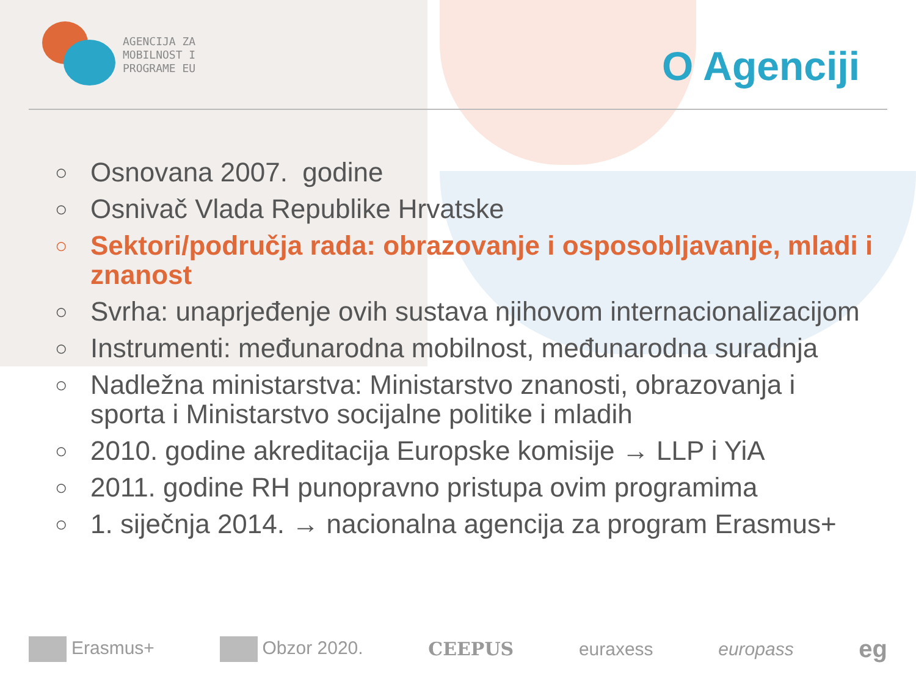AGENCIJA ZA
MOBILNOST I
PROGRAME EU
O Agenciji
○ Osnovana 2007. godine
○ Osnivač Vlada Republike Hrvatske
○ Sektori/područja rada: obrazovanje i osposobljavanje, mladi i znanost
○ Svrha: unaprjeđenje ovih sustava njihovom internacionalizacijom
○ Instrumenti: međunarodna mobilnost, međunarodna suradnja
○ Nadležna ministarstva: Ministarstvo znanosti, obrazovanja i sporta i Ministarstvo socijalne politike i mladih
○ 2010. godine akreditacija Europske komisije → LLP i YiA
○ 2011. godine RH punopravno pristupa ovim programima
○ 1. siječnja 2014. → nacionalna agencija za program Erasmus+
Erasmus+ Obzor 2020. CEEPUS euraxess europass eg